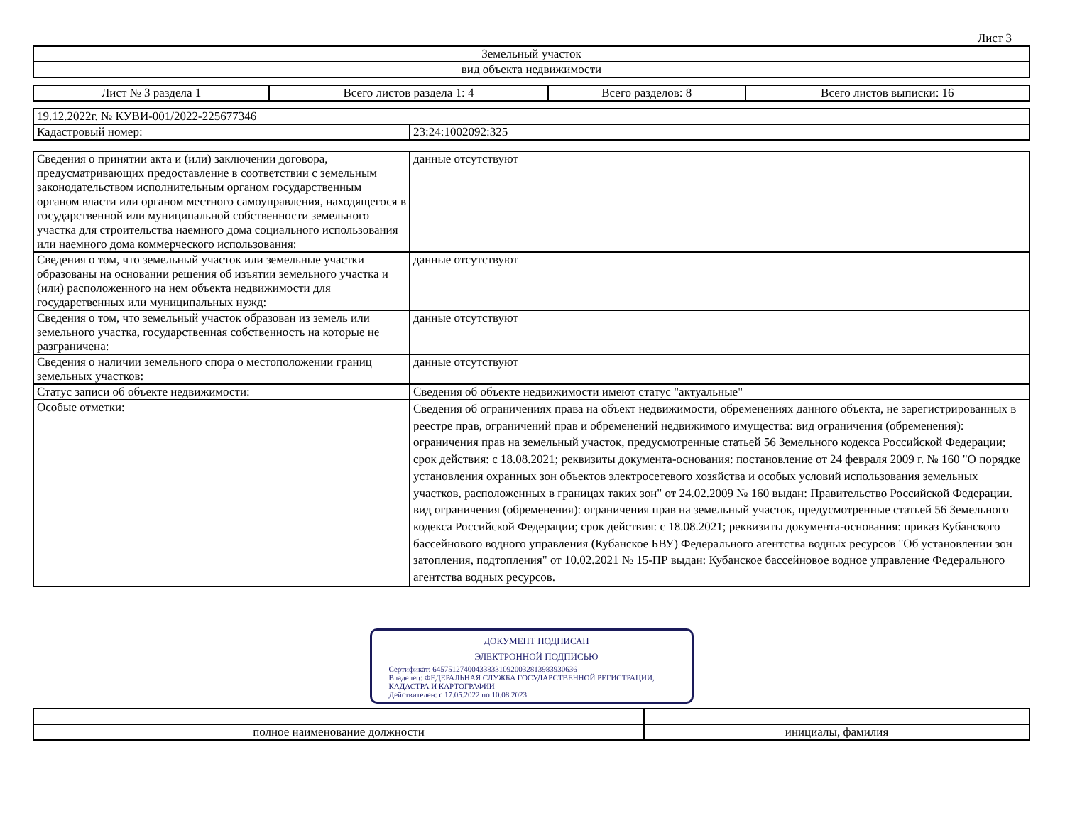Лист 3
| Земельный участок |
| вид объекта недвижимости |
| Лист № 3 раздела 1 | Всего листов раздела 1: 4 | Всего разделов: 8 | Всего листов выписки: 16 |
| 19.12.2022г. № КУВИ-001/2022-225677346 | |
| Кадастровый номер: | 23:24:1002092:325 |
| Сведения о принятии акта и (или) заключении договора, предусматривающих предоставление в соответствии с земельным законодательством исполнительным органом государственным органом власти или органом местного самоуправления, находящегося в государственной или муниципальной собственности земельного участка для строительства наемного дома социального использования или наемного дома коммерческого использования: | данные отсутствуют |
| Сведения о том, что земельный участок или земельные участки образованы на основании решения об изъятии земельного участка и (или) расположенного на нем объекта недвижимости для государственных или муниципальных нужд: | данные отсутствуют |
| Сведения о том, что земельный участок образован из земель или земельного участка, государственная собственность на которые не разграничена: | данные отсутствуют |
| Сведения о наличии земельного спора о местоположении границ земельных участков: | данные отсутствуют |
| Статус записи об объекте недвижимости: | Сведения об объекте недвижимости имеют статус "актуальные" |
| Особые отметки: | Сведения об ограничениях права на объект недвижимости, обременениях данного объекта, не зарегистрированных в реестре прав, ограничений прав и обременений недвижимого имущества: вид ограничения (обременения): ограничения прав на земельный участок, предусмотренные статьей 56 Земельного кодекса Российской Федерации; срок действия: с 18.08.2021; реквизиты документа-основания: постановление от 24 февраля 2009 г. № 160 "О порядке установления охранных зон объектов электросетевого хозяйства и особых условий использования земельных участков, расположенных в границах таких зон" от 24.02.2009 № 160 выдан: Правительство Российской Федерации. вид ограничения (обременения): ограничения прав на земельный участок, предусмотренные статьей 56 Земельного кодекса Российской Федерации; срок действия: с 18.08.2021; реквизиты документа-основания: приказ Кубанского бассейнового водного управления (Кубанское БВУ) Федерального агентства водных ресурсов "Об установлении зон затопления, подтопления" от 10.02.2021 № 15-ПР выдан: Кубанское бассейновое водное управление Федерального агентства водных ресурсов. |
ДОКУМЕНТ ПОДПИСАН
ЭЛЕКТРОННОЙ ПОДПИСЬЮ
Сертификат: 6457512740043383310920032813983930636
Владелец: ФЕДЕРАЛЬНАЯ СЛУЖБА ГОСУДАРСТВЕННОЙ РЕГИСТРАЦИИ, КАДАСТРА И КАРТОГРАФИИ
Действителен: с 17.05.2022 по 10.08.2023
| полное наименование должности | инициалы, фамилия |